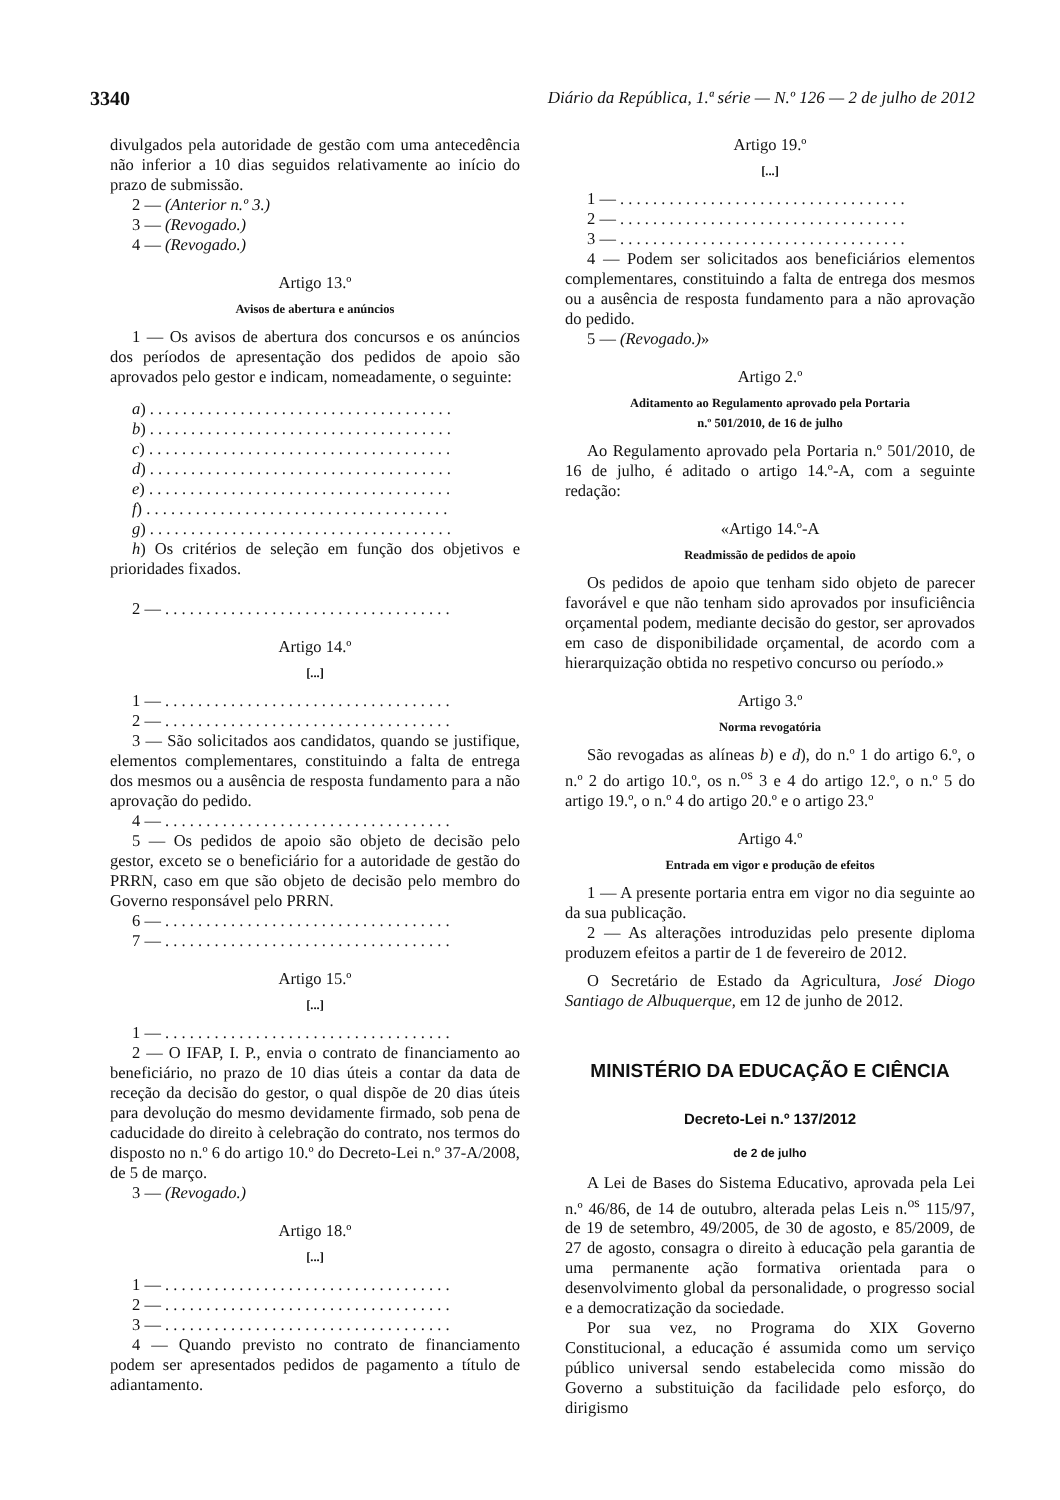3340 Diário da República, 1.ª série — N.º 126 — 2 de julho de 2012
divulgados pela autoridade de gestão com uma antecedência não inferior a 10 dias seguidos relativamente ao início do prazo de submissão.
2 — (Anterior n.º 3.)
3 — (Revogado.)
4 — (Revogado.)
Artigo 13.º
Avisos de abertura e anúncios
1 — Os avisos de abertura dos concursos e os anúncios dos períodos de apresentação dos pedidos de apoio são aprovados pelo gestor e indicam, nomeadamente, o seguinte:
a) . . . . . . . . . . . . . . . . . . . . . . . . . . . . . . . . . . . . .
b) . . . . . . . . . . . . . . . . . . . . . . . . . . . . . . . . . . . . .
c) . . . . . . . . . . . . . . . . . . . . . . . . . . . . . . . . . . . . .
d) . . . . . . . . . . . . . . . . . . . . . . . . . . . . . . . . . . . . .
e) . . . . . . . . . . . . . . . . . . . . . . . . . . . . . . . . . . . . .
f) . . . . . . . . . . . . . . . . . . . . . . . . . . . . . . . . . . . . .
g) . . . . . . . . . . . . . . . . . . . . . . . . . . . . . . . . . . . . .
h) Os critérios de seleção em função dos objetivos e prioridades fixados.
2 — . . . . . . . . . . . . . . . . . . . . . . . . . . . . . . . . . . .
Artigo 14.º
[...]
1 — . . . . . . . . . . . . . . . . . . . . . . . . . . . . . . . . . . .
2 — . . . . . . . . . . . . . . . . . . . . . . . . . . . . . . . . . . .
3 — São solicitados aos candidatos, quando se justifique, elementos complementares, constituindo a falta de entrega dos mesmos ou a ausência de resposta fundamento para a não aprovação do pedido.
4 — . . . . . . . . . . . . . . . . . . . . . . . . . . . . . . . . . . .
5 — Os pedidos de apoio são objeto de decisão pelo gestor, exceto se o beneficiário for a autoridade de gestão do PRRN, caso em que são objeto de decisão pelo membro do Governo responsável pelo PRRN.
6 — . . . . . . . . . . . . . . . . . . . . . . . . . . . . . . . . . . .
7 — . . . . . . . . . . . . . . . . . . . . . . . . . . . . . . . . . . .
Artigo 15.º
[...]
1 — . . . . . . . . . . . . . . . . . . . . . . . . . . . . . . . . . . .
2 — O IFAP, I. P., envia o contrato de financiamento ao beneficiário, no prazo de 10 dias úteis a contar da data de receção da decisão do gestor, o qual dispõe de 20 dias úteis para devolução do mesmo devidamente firmado, sob pena de caducidade do direito à celebração do contrato, nos termos do disposto no n.º 6 do artigo 10.º do Decreto-Lei n.º 37-A/2008, de 5 de março.
3 — (Revogado.)
Artigo 18.º
[...]
1 — . . . . . . . . . . . . . . . . . . . . . . . . . . . . . . . . . . .
2 — . . . . . . . . . . . . . . . . . . . . . . . . . . . . . . . . . . .
3 — . . . . . . . . . . . . . . . . . . . . . . . . . . . . . . . . . . .
4 — Quando previsto no contrato de financiamento podem ser apresentados pedidos de pagamento a título de adiantamento.
Artigo 19.º
[...]
1 — . . . . . . . . . . . . . . . . . . . . . . . . . . . . . . . . . . .
2 — . . . . . . . . . . . . . . . . . . . . . . . . . . . . . . . . . . .
3 — . . . . . . . . . . . . . . . . . . . . . . . . . . . . . . . . . . .
4 — Podem ser solicitados aos beneficiários elementos complementares, constituindo a falta de entrega dos mesmos ou a ausência de resposta fundamento para a não aprovação do pedido.
5 — (Revogado.)»
Artigo 2.º
Aditamento ao Regulamento aprovado pela Portaria
n.º 501/2010, de 16 de julho
Ao Regulamento aprovado pela Portaria n.º 501/2010, de 16 de julho, é aditado o artigo 14.º-A, com a seguinte redação:
«Artigo 14.º-A
Readmissão de pedidos de apoio
Os pedidos de apoio que tenham sido objeto de parecer favorável e que não tenham sido aprovados por insuficiência orçamental podem, mediante decisão do gestor, ser aprovados em caso de disponibilidade orçamental, de acordo com a hierarquização obtida no respetivo concurso ou período.»
Artigo 3.º
Norma revogatória
São revogadas as alíneas b) e d), do n.º 1 do artigo 6.º, o n.º 2 do artigo 10.º, os n.<sup>os</sup> 3 e 4 do artigo 12.º, o n.º 5 do artigo 19.º, o n.º 4 do artigo 20.º e o artigo 23.º
Artigo 4.º
Entrada em vigor e produção de efeitos
1 — A presente portaria entra em vigor no dia seguinte ao da sua publicação.
2 — As alterações introduzidas pelo presente diploma produzem efeitos a partir de 1 de fevereiro de 2012.
O Secretário de Estado da Agricultura, José Diogo Santiago de Albuquerque, em 12 de junho de 2012.
MINISTÉRIO DA EDUCAÇÃO E CIÊNCIA
Decreto-Lei n.º 137/2012
de 2 de julho
A Lei de Bases do Sistema Educativo, aprovada pela Lei n.º 46/86, de 14 de outubro, alterada pelas Leis n.<sup>os</sup> 115/97, de 19 de setembro, 49/2005, de 30 de agosto, e 85/2009, de 27 de agosto, consagra o direito à educação pela garantia de uma permanente ação formativa orientada para o desenvolvimento global da personalidade, o progresso social e a democratização da sociedade.
Por sua vez, no Programa do XIX Governo Constitucional, a educação é assumida como um serviço público universal sendo estabelecida como missão do Governo a substituição da facilidade pelo esforço, do dirigismo